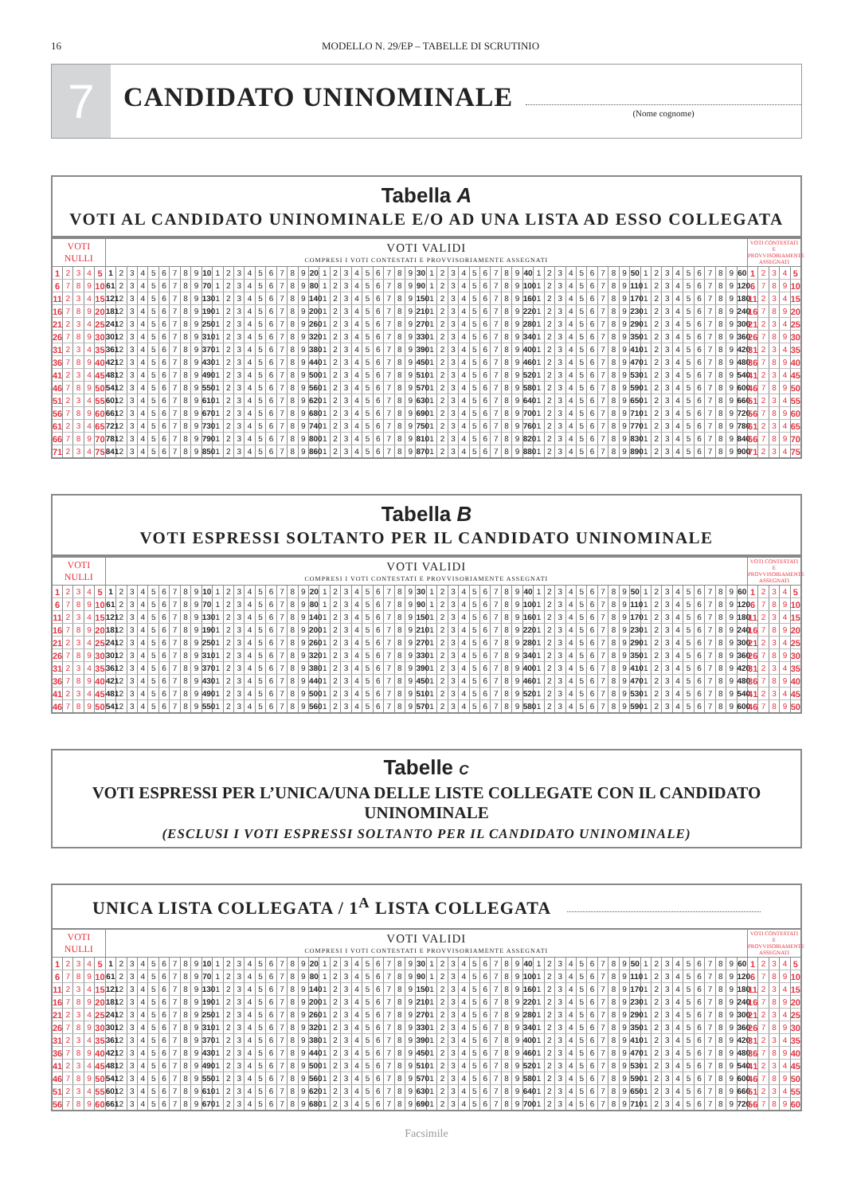16 MODELLO N. 29/EP – TABELLE DI SCRUTINIO
7
CANDIDATO UNINOMINALE
(Nome cognome)
Tabella A
VOTI AL CANDIDATO UNINOMINALE E/O AD UNA LISTA AD ESSO COLLEGATA
| VOTI NULLI | | | | | VOTI VALIDI COMPRESI I VOTI CONTESTATI E PROVVISORIAMENTE ASSEGNATI | | | | | | | | | | | | | | | | | | | | | | | | | | | | | | | | | | | | | | | | | | | | | | | | | | | | | | | | | | | | VOTI CONTESTATI E PROVVISORIAMENTE ASSEGNATI | | | | |
| --- | --- | --- | --- | --- | --- | --- | --- | --- | --- | --- | --- | --- | --- | --- | --- | --- | --- | --- | --- | --- | --- | --- | --- | --- | --- | --- | --- | --- | --- | --- | --- | --- | --- | --- | --- | --- | --- | --- | --- | --- | --- | --- | --- | --- | --- | --- | --- | --- | --- | --- | --- | --- | --- | --- | --- | --- | --- | --- | --- | --- | --- | --- | --- | --- | --- | --- | --- | --- | --- |
| 1 | 2 | 3 | 4 | 5 | 1 | 2 | 3 | 4 | 5 | 6 | 7 | 8 | 9 | 10 | 1 | 2 | 3 | 4 | 5 | 6 | 7 | 8 | 9 | 20 | 1 | 2 | 3 | 4 | 5 | 6 | 7 | 8 | 9 | 30 | 1 | 2 | 3 | 4 | 5 | 6 | 7 | 8 | 9 | 40 | 1 | 2 | 3 | 4 | 5 | 6 | 7 | 8 | 9 | 50 | 1 | 2 | 3 | 4 | 5 | 6 | 7 | 8 | 9 | 60 | 1 | 2 | 3 | 4 | 5 |
| 6 | 7 | 8 | 9 | 10 | 61 | 2 | 3 | 4 | 5 | 6 | 7 | 8 | 9 | 70 | 1 | 2 | 3 | 4 | 5 | 6 | 7 | 8 | 9 | 80 | 1 | 2 | 3 | 4 | 5 | 6 | 7 | 8 | 9 | 90 | 1 | 2 | 3 | 4 | 5 | 6 | 7 | 8 | 9 | 100 | 1 | 2 | 3 | 4 | 5 | 6 | 7 | 8 | 9 | 110 | 1 | 2 | 3 | 4 | 5 | 6 | 7 | 8 | 9 | 120 | 6 | 7 | 8 | 9 | 10 |
| 11 | 2 | 3 | 4 | 15 | 121 | 2 | 3 | 4 | 5 | 6 | 7 | 8 | 9 | 130 | 1 | 2 | 3 | 4 | 5 | 6 | 7 | 8 | 9 | 140 | 1 | 2 | 3 | 4 | 5 | 6 | 7 | 8 | 9 | 150 | 1 | 2 | 3 | 4 | 5 | 6 | 7 | 8 | 9 | 160 | 1 | 2 | 3 | 4 | 5 | 6 | 7 | 8 | 9 | 170 | 1 | 2 | 3 | 4 | 5 | 6 | 7 | 8 | 9 | 180 | 11 | 2 | 3 | 4 | 15 |
| 16 | 7 | 8 | 9 | 20 | 181 | 2 | 3 | 4 | 5 | 6 | 7 | 8 | 9 | 190 | 1 | 2 | 3 | 4 | 5 | 6 | 7 | 8 | 9 | 200 | 1 | 2 | 3 | 4 | 5 | 6 | 7 | 8 | 9 | 210 | 1 | 2 | 3 | 4 | 5 | 6 | 7 | 8 | 9 | 220 | 1 | 2 | 3 | 4 | 5 | 6 | 7 | 8 | 9 | 230 | 1 | 2 | 3 | 4 | 5 | 6 | 7 | 8 | 9 | 240 | 16 | 7 | 8 | 9 | 20 |
| 21 | 2 | 3 | 4 | 25 | 241 | 2 | 3 | 4 | 5 | 6 | 7 | 8 | 9 | 250 | 1 | 2 | 3 | 4 | 5 | 6 | 7 | 8 | 9 | 260 | 1 | 2 | 3 | 4 | 5 | 6 | 7 | 8 | 9 | 270 | 1 | 2 | 3 | 4 | 5 | 6 | 7 | 8 | 9 | 280 | 1 | 2 | 3 | 4 | 5 | 6 | 7 | 8 | 9 | 290 | 1 | 2 | 3 | 4 | 5 | 6 | 7 | 8 | 9 | 300 | 21 | 2 | 3 | 4 | 25 |
| 26 | 7 | 8 | 9 | 30 | 301 | 2 | 3 | 4 | 5 | 6 | 7 | 8 | 9 | 310 | 1 | 2 | 3 | 4 | 5 | 6 | 7 | 8 | 9 | 320 | 1 | 2 | 3 | 4 | 5 | 6 | 7 | 8 | 9 | 330 | 1 | 2 | 3 | 4 | 5 | 6 | 7 | 8 | 9 | 340 | 1 | 2 | 3 | 4 | 5 | 6 | 7 | 8 | 9 | 350 | 1 | 2 | 3 | 4 | 5 | 6 | 7 | 8 | 9 | 360 | 26 | 7 | 8 | 9 | 30 |
| 31 | 2 | 3 | 4 | 35 | 361 | 2 | 3 | 4 | 5 | 6 | 7 | 8 | 9 | 370 | 1 | 2 | 3 | 4 | 5 | 6 | 7 | 8 | 9 | 380 | 1 | 2 | 3 | 4 | 5 | 6 | 7 | 8 | 9 | 390 | 1 | 2 | 3 | 4 | 5 | 6 | 7 | 8 | 9 | 400 | 1 | 2 | 3 | 4 | 5 | 6 | 7 | 8 | 9 | 410 | 1 | 2 | 3 | 4 | 5 | 6 | 7 | 8 | 9 | 420 | 31 | 2 | 3 | 4 | 35 |
| 36 | 7 | 8 | 9 | 40 | 421 | 2 | 3 | 4 | 5 | 6 | 7 | 8 | 9 | 430 | 1 | 2 | 3 | 4 | 5 | 6 | 7 | 8 | 9 | 440 | 1 | 2 | 3 | 4 | 5 | 6 | 7 | 8 | 9 | 450 | 1 | 2 | 3 | 4 | 5 | 6 | 7 | 8 | 9 | 460 | 1 | 2 | 3 | 4 | 5 | 6 | 7 | 8 | 9 | 470 | 1 | 2 | 3 | 4 | 5 | 6 | 7 | 8 | 9 | 480 | 36 | 7 | 8 | 9 | 40 |
| 41 | 2 | 3 | 4 | 45 | 481 | 2 | 3 | 4 | 5 | 6 | 7 | 8 | 9 | 490 | 1 | 2 | 3 | 4 | 5 | 6 | 7 | 8 | 9 | 500 | 1 | 2 | 3 | 4 | 5 | 6 | 7 | 8 | 9 | 510 | 1 | 2 | 3 | 4 | 5 | 6 | 7 | 8 | 9 | 520 | 1 | 2 | 3 | 4 | 5 | 6 | 7 | 8 | 9 | 530 | 1 | 2 | 3 | 4 | 5 | 6 | 7 | 8 | 9 | 540 | 41 | 2 | 3 | 4 | 45 |
| 46 | 7 | 8 | 9 | 50 | 541 | 2 | 3 | 4 | 5 | 6 | 7 | 8 | 9 | 550 | 1 | 2 | 3 | 4 | 5 | 6 | 7 | 8 | 9 | 560 | 1 | 2 | 3 | 4 | 5 | 6 | 7 | 8 | 9 | 570 | 1 | 2 | 3 | 4 | 5 | 6 | 7 | 8 | 9 | 580 | 1 | 2 | 3 | 4 | 5 | 6 | 7 | 8 | 9 | 590 | 1 | 2 | 3 | 4 | 5 | 6 | 7 | 8 | 9 | 600 | 46 | 7 | 8 | 9 | 50 |
| 51 | 2 | 3 | 4 | 55 | 601 | 2 | 3 | 4 | 5 | 6 | 7 | 8 | 9 | 610 | 1 | 2 | 3 | 4 | 5 | 6 | 7 | 8 | 9 | 620 | 1 | 2 | 3 | 4 | 5 | 6 | 7 | 8 | 9 | 630 | 1 | 2 | 3 | 4 | 5 | 6 | 7 | 8 | 9 | 640 | 1 | 2 | 3 | 4 | 5 | 6 | 7 | 8 | 9 | 650 | 1 | 2 | 3 | 4 | 5 | 6 | 7 | 8 | 9 | 660 | 51 | 2 | 3 | 4 | 55 |
| 56 | 7 | 8 | 9 | 60 | 661 | 2 | 3 | 4 | 5 | 6 | 7 | 8 | 9 | 670 | 1 | 2 | 3 | 4 | 5 | 6 | 7 | 8 | 9 | 680 | 1 | 2 | 3 | 4 | 5 | 6 | 7 | 8 | 9 | 690 | 1 | 2 | 3 | 4 | 5 | 6 | 7 | 8 | 9 | 700 | 1 | 2 | 3 | 4 | 5 | 6 | 7 | 8 | 9 | 710 | 1 | 2 | 3 | 4 | 5 | 6 | 7 | 8 | 9 | 720 | 56 | 7 | 8 | 9 | 60 |
| 61 | 2 | 3 | 4 | 65 | 721 | 2 | 3 | 4 | 5 | 6 | 7 | 8 | 9 | 730 | 1 | 2 | 3 | 4 | 5 | 6 | 7 | 8 | 9 | 740 | 1 | 2 | 3 | 4 | 5 | 6 | 7 | 8 | 9 | 750 | 1 | 2 | 3 | 4 | 5 | 6 | 7 | 8 | 9 | 760 | 1 | 2 | 3 | 4 | 5 | 6 | 7 | 8 | 9 | 770 | 1 | 2 | 3 | 4 | 5 | 6 | 7 | 8 | 9 | 780 | 61 | 2 | 3 | 4 | 65 |
| 66 | 7 | 8 | 9 | 70 | 781 | 2 | 3 | 4 | 5 | 6 | 7 | 8 | 9 | 790 | 1 | 2 | 3 | 4 | 5 | 6 | 7 | 8 | 9 | 800 | 1 | 2 | 3 | 4 | 5 | 6 | 7 | 8 | 9 | 810 | 1 | 2 | 3 | 4 | 5 | 6 | 7 | 8 | 9 | 820 | 1 | 2 | 3 | 4 | 5 | 6 | 7 | 8 | 9 | 830 | 1 | 2 | 3 | 4 | 5 | 6 | 7 | 8 | 9 | 840 | 66 | 7 | 8 | 9 | 70 |
| 71 | 2 | 3 | 4 | 75 | 841 | 2 | 3 | 4 | 5 | 6 | 7 | 8 | 9 | 850 | 1 | 2 | 3 | 4 | 5 | 6 | 7 | 8 | 9 | 860 | 1 | 2 | 3 | 4 | 5 | 6 | 7 | 8 | 9 | 870 | 1 | 2 | 3 | 4 | 5 | 6 | 7 | 8 | 9 | 880 | 1 | 2 | 3 | 4 | 5 | 6 | 7 | 8 | 9 | 890 | 1 | 2 | 3 | 4 | 5 | 6 | 7 | 8 | 9 | 900 | 71 | 2 | 3 | 4 | 75 |
Tabella B
VOTI ESPRESSI SOLTANTO PER IL CANDIDATO UNINOMINALE
| VOTI NULLI | | | | | VOTI VALIDI COMPRESI I VOTI CONTESTATI E PROVVISORIAMENTE ASSEGNATI | | | | | | | | | | | | | | | | | | | | | | | | | | | | | | | | | | | | | | | | | | | | | | | | | | | | | | | | | | | | VOTI CONTESTATI E PROVVISORIAMENTE ASSEGNATI | | | | |
| --- | --- | --- | --- | --- | --- | --- | --- | --- | --- | --- | --- | --- | --- | --- | --- | --- | --- | --- | --- | --- | --- | --- | --- | --- | --- | --- | --- | --- | --- | --- | --- | --- | --- | --- | --- | --- | --- | --- | --- | --- | --- | --- | --- | --- | --- | --- | --- | --- | --- | --- | --- | --- | --- | --- | --- | --- | --- | --- | --- | --- | --- | --- | --- | --- | --- | --- | --- | --- | --- |
| 1 | 2 | 3 | 4 | 5 | 1 | 2 | 3 | 4 | 5 | 6 | 7 | 8 | 9 | 10 | 1 | 2 | 3 | 4 | 5 | 6 | 7 | 8 | 9 | 20 | 1 | 2 | 3 | 4 | 5 | 6 | 7 | 8 | 9 | 30 | 1 | 2 | 3 | 4 | 5 | 6 | 7 | 8 | 9 | 40 | 1 | 2 | 3 | 4 | 5 | 6 | 7 | 8 | 9 | 50 | 1 | 2 | 3 | 4 | 5 | 6 | 7 | 8 | 9 | 60 | 1 | 2 | 3 | 4 | 5 |
| 6 | 7 | 8 | 9 | 10 | 61 | 2 | 3 | 4 | 5 | 6 | 7 | 8 | 9 | 70 | 1 | 2 | 3 | 4 | 5 | 6 | 7 | 8 | 9 | 80 | 1 | 2 | 3 | 4 | 5 | 6 | 7 | 8 | 9 | 90 | 1 | 2 | 3 | 4 | 5 | 6 | 7 | 8 | 9 | 100 | 1 | 2 | 3 | 4 | 5 | 6 | 7 | 8 | 9 | 110 | 1 | 2 | 3 | 4 | 5 | 6 | 7 | 8 | 9 | 120 | 6 | 7 | 8 | 9 | 10 |
| 11 | 2 | 3 | 4 | 15 | 121 | 2 | 3 | 4 | 5 | 6 | 7 | 8 | 9 | 130 | 1 | 2 | 3 | 4 | 5 | 6 | 7 | 8 | 9 | 140 | 1 | 2 | 3 | 4 | 5 | 6 | 7 | 8 | 9 | 150 | 1 | 2 | 3 | 4 | 5 | 6 | 7 | 8 | 9 | 160 | 1 | 2 | 3 | 4 | 5 | 6 | 7 | 8 | 9 | 170 | 1 | 2 | 3 | 4 | 5 | 6 | 7 | 8 | 9 | 180 | 11 | 2 | 3 | 4 | 15 |
| 16 | 7 | 8 | 9 | 20 | 181 | 2 | 3 | 4 | 5 | 6 | 7 | 8 | 9 | 190 | 1 | 2 | 3 | 4 | 5 | 6 | 7 | 8 | 9 | 200 | 1 | 2 | 3 | 4 | 5 | 6 | 7 | 8 | 9 | 210 | 1 | 2 | 3 | 4 | 5 | 6 | 7 | 8 | 9 | 220 | 1 | 2 | 3 | 4 | 5 | 6 | 7 | 8 | 9 | 230 | 1 | 2 | 3 | 4 | 5 | 6 | 7 | 8 | 9 | 240 | 16 | 7 | 8 | 9 | 20 |
| 21 | 2 | 3 | 4 | 25 | 241 | 2 | 3 | 4 | 5 | 6 | 7 | 8 | 9 | 250 | 1 | 2 | 3 | 4 | 5 | 6 | 7 | 8 | 9 | 260 | 1 | 2 | 3 | 4 | 5 | 6 | 7 | 8 | 9 | 270 | 1 | 2 | 3 | 4 | 5 | 6 | 7 | 8 | 9 | 280 | 1 | 2 | 3 | 4 | 5 | 6 | 7 | 8 | 9 | 290 | 1 | 2 | 3 | 4 | 5 | 6 | 7 | 8 | 9 | 300 | 21 | 2 | 3 | 4 | 25 |
| 26 | 7 | 8 | 9 | 30 | 301 | 2 | 3 | 4 | 5 | 6 | 7 | 8 | 9 | 310 | 1 | 2 | 3 | 4 | 5 | 6 | 7 | 8 | 9 | 320 | 1 | 2 | 3 | 4 | 5 | 6 | 7 | 8 | 9 | 330 | 1 | 2 | 3 | 4 | 5 | 6 | 7 | 8 | 9 | 340 | 1 | 2 | 3 | 4 | 5 | 6 | 7 | 8 | 9 | 350 | 1 | 2 | 3 | 4 | 5 | 6 | 7 | 8 | 9 | 360 | 26 | 7 | 8 | 9 | 30 |
| 31 | 2 | 3 | 4 | 35 | 361 | 2 | 3 | 4 | 5 | 6 | 7 | 8 | 9 | 370 | 1 | 2 | 3 | 4 | 5 | 6 | 7 | 8 | 9 | 380 | 1 | 2 | 3 | 4 | 5 | 6 | 7 | 8 | 9 | 390 | 1 | 2 | 3 | 4 | 5 | 6 | 7 | 8 | 9 | 400 | 1 | 2 | 3 | 4 | 5 | 6 | 7 | 8 | 9 | 410 | 1 | 2 | 3 | 4 | 5 | 6 | 7 | 8 | 9 | 420 | 31 | 2 | 3 | 4 | 35 |
| 36 | 7 | 8 | 9 | 40 | 421 | 2 | 3 | 4 | 5 | 6 | 7 | 8 | 9 | 430 | 1 | 2 | 3 | 4 | 5 | 6 | 7 | 8 | 9 | 440 | 1 | 2 | 3 | 4 | 5 | 6 | 7 | 8 | 9 | 450 | 1 | 2 | 3 | 4 | 5 | 6 | 7 | 8 | 9 | 460 | 1 | 2 | 3 | 4 | 5 | 6 | 7 | 8 | 9 | 470 | 1 | 2 | 3 | 4 | 5 | 6 | 7 | 8 | 9 | 480 | 36 | 7 | 8 | 9 | 40 |
| 41 | 2 | 3 | 4 | 45 | 481 | 2 | 3 | 4 | 5 | 6 | 7 | 8 | 9 | 490 | 1 | 2 | 3 | 4 | 5 | 6 | 7 | 8 | 9 | 500 | 1 | 2 | 3 | 4 | 5 | 6 | 7 | 8 | 9 | 510 | 1 | 2 | 3 | 4 | 5 | 6 | 7 | 8 | 9 | 520 | 1 | 2 | 3 | 4 | 5 | 6 | 7 | 8 | 9 | 530 | 1 | 2 | 3 | 4 | 5 | 6 | 7 | 8 | 9 | 540 | 41 | 2 | 3 | 4 | 45 |
| 46 | 7 | 8 | 9 | 50 | 541 | 2 | 3 | 4 | 5 | 6 | 7 | 8 | 9 | 550 | 1 | 2 | 3 | 4 | 5 | 6 | 7 | 8 | 9 | 560 | 1 | 2 | 3 | 4 | 5 | 6 | 7 | 8 | 9 | 570 | 1 | 2 | 3 | 4 | 5 | 6 | 7 | 8 | 9 | 580 | 1 | 2 | 3 | 4 | 5 | 6 | 7 | 8 | 9 | 590 | 1 | 2 | 3 | 4 | 5 | 6 | 7 | 8 | 9 | 600 | 46 | 7 | 8 | 9 | 50 |
Tabelle C
VOTI ESPRESSI PER L’UNICA/UNA DELLE LISTE COLLEGATE CON IL CANDIDATO UNINOMINALE
(ESCLUSI I VOTI ESPRESSI SOLTANTO PER IL CANDIDATO UNINOMINALE)
UNICA LISTA COLLEGATA / 1<sup>A</sup> LISTA COLLEGATA
| VOTI NULLI | | | | | VOTI VALIDI COMPRESI I VOTI CONTESTATI E PROVVISORIAMENTE ASSEGNATI | | | | | | | | | | | | | | | | | | | | | | | | | | | | | | | | | | | | | | | | | | | | | | | | | | | | | | | | | | | | VOTI CONTESTATI E PROVVISORIAMENTE ASSEGNATI | | | | |
| --- | --- | --- | --- | --- | --- | --- | --- | --- | --- | --- | --- | --- | --- | --- | --- | --- | --- | --- | --- | --- | --- | --- | --- | --- | --- | --- | --- | --- | --- | --- | --- | --- | --- | --- | --- | --- | --- | --- | --- | --- | --- | --- | --- | --- | --- | --- | --- | --- | --- | --- | --- | --- | --- | --- | --- | --- | --- | --- | --- | --- | --- | --- | --- | --- | --- | --- | --- | --- | --- |
| 1 | 2 | 3 | 4 | 5 | 1 | 2 | 3 | 4 | 5 | 6 | 7 | 8 | 9 | 10 | 1 | 2 | 3 | 4 | 5 | 6 | 7 | 8 | 9 | 20 | 1 | 2 | 3 | 4 | 5 | 6 | 7 | 8 | 9 | 30 | 1 | 2 | 3 | 4 | 5 | 6 | 7 | 8 | 9 | 40 | 1 | 2 | 3 | 4 | 5 | 6 | 7 | 8 | 9 | 50 | 1 | 2 | 3 | 4 | 5 | 6 | 7 | 8 | 9 | 60 | 1 | 2 | 3 | 4 | 5 |
| 6 | 7 | 8 | 9 | 10 | 61 | 2 | 3 | 4 | 5 | 6 | 7 | 8 | 9 | 70 | 1 | 2 | 3 | 4 | 5 | 6 | 7 | 8 | 9 | 80 | 1 | 2 | 3 | 4 | 5 | 6 | 7 | 8 | 9 | 90 | 1 | 2 | 3 | 4 | 5 | 6 | 7 | 8 | 9 | 100 | 1 | 2 | 3 | 4 | 5 | 6 | 7 | 8 | 9 | 110 | 1 | 2 | 3 | 4 | 5 | 6 | 7 | 8 | 9 | 120 | 6 | 7 | 8 | 9 | 10 |
| 11 | 2 | 3 | 4 | 15 | 121 | 2 | 3 | 4 | 5 | 6 | 7 | 8 | 9 | 130 | 1 | 2 | 3 | 4 | 5 | 6 | 7 | 8 | 9 | 140 | 1 | 2 | 3 | 4 | 5 | 6 | 7 | 8 | 9 | 150 | 1 | 2 | 3 | 4 | 5 | 6 | 7 | 8 | 9 | 160 | 1 | 2 | 3 | 4 | 5 | 6 | 7 | 8 | 9 | 170 | 1 | 2 | 3 | 4 | 5 | 6 | 7 | 8 | 9 | 180 | 11 | 2 | 3 | 4 | 15 |
| 16 | 7 | 8 | 9 | 20 | 181 | 2 | 3 | 4 | 5 | 6 | 7 | 8 | 9 | 190 | 1 | 2 | 3 | 4 | 5 | 6 | 7 | 8 | 9 | 200 | 1 | 2 | 3 | 4 | 5 | 6 | 7 | 8 | 9 | 210 | 1 | 2 | 3 | 4 | 5 | 6 | 7 | 8 | 9 | 220 | 1 | 2 | 3 | 4 | 5 | 6 | 7 | 8 | 9 | 230 | 1 | 2 | 3 | 4 | 5 | 6 | 7 | 8 | 9 | 240 | 16 | 7 | 8 | 9 | 20 |
| 21 | 2 | 3 | 4 | 25 | 241 | 2 | 3 | 4 | 5 | 6 | 7 | 8 | 9 | 250 | 1 | 2 | 3 | 4 | 5 | 6 | 7 | 8 | 9 | 260 | 1 | 2 | 3 | 4 | 5 | 6 | 7 | 8 | 9 | 270 | 1 | 2 | 3 | 4 | 5 | 6 | 7 | 8 | 9 | 280 | 1 | 2 | 3 | 4 | 5 | 6 | 7 | 8 | 9 | 290 | 1 | 2 | 3 | 4 | 5 | 6 | 7 | 8 | 9 | 300 | 21 | 2 | 3 | 4 | 25 |
| 26 | 7 | 8 | 9 | 30 | 301 | 2 | 3 | 4 | 5 | 6 | 7 | 8 | 9 | 310 | 1 | 2 | 3 | 4 | 5 | 6 | 7 | 8 | 9 | 320 | 1 | 2 | 3 | 4 | 5 | 6 | 7 | 8 | 9 | 330 | 1 | 2 | 3 | 4 | 5 | 6 | 7 | 8 | 9 | 340 | 1 | 2 | 3 | 4 | 5 | 6 | 7 | 8 | 9 | 350 | 1 | 2 | 3 | 4 | 5 | 6 | 7 | 8 | 9 | 360 | 26 | 7 | 8 | 9 | 30 |
| 31 | 2 | 3 | 4 | 35 | 361 | 2 | 3 | 4 | 5 | 6 | 7 | 8 | 9 | 370 | 1 | 2 | 3 | 4 | 5 | 6 | 7 | 8 | 9 | 380 | 1 | 2 | 3 | 4 | 5 | 6 | 7 | 8 | 9 | 390 | 1 | 2 | 3 | 4 | 5 | 6 | 7 | 8 | 9 | 400 | 1 | 2 | 3 | 4 | 5 | 6 | 7 | 8 | 9 | 410 | 1 | 2 | 3 | 4 | 5 | 6 | 7 | 8 | 9 | 420 | 31 | 2 | 3 | 4 | 35 |
| 36 | 7 | 8 | 9 | 40 | 421 | 2 | 3 | 4 | 5 | 6 | 7 | 8 | 9 | 430 | 1 | 2 | 3 | 4 | 5 | 6 | 7 | 8 | 9 | 440 | 1 | 2 | 3 | 4 | 5 | 6 | 7 | 8 | 9 | 450 | 1 | 2 | 3 | 4 | 5 | 6 | 7 | 8 | 9 | 460 | 1 | 2 | 3 | 4 | 5 | 6 | 7 | 8 | 9 | 470 | 1 | 2 | 3 | 4 | 5 | 6 | 7 | 8 | 9 | 480 | 36 | 7 | 8 | 9 | 40 |
| 41 | 2 | 3 | 4 | 45 | 481 | 2 | 3 | 4 | 5 | 6 | 7 | 8 | 9 | 490 | 1 | 2 | 3 | 4 | 5 | 6 | 7 | 8 | 9 | 500 | 1 | 2 | 3 | 4 | 5 | 6 | 7 | 8 | 9 | 510 | 1 | 2 | 3 | 4 | 5 | 6 | 7 | 8 | 9 | 520 | 1 | 2 | 3 | 4 | 5 | 6 | 7 | 8 | 9 | 530 | 1 | 2 | 3 | 4 | 5 | 6 | 7 | 8 | 9 | 540 | 41 | 2 | 3 | 4 | 45 |
| 46 | 7 | 8 | 9 | 50 | 541 | 2 | 3 | 4 | 5 | 6 | 7 | 8 | 9 | 550 | 1 | 2 | 3 | 4 | 5 | 6 | 7 | 8 | 9 | 560 | 1 | 2 | 3 | 4 | 5 | 6 | 7 | 8 | 9 | 570 | 1 | 2 | 3 | 4 | 5 | 6 | 7 | 8 | 9 | 580 | 1 | 2 | 3 | 4 | 5 | 6 | 7 | 8 | 9 | 590 | 1 | 2 | 3 | 4 | 5 | 6 | 7 | 8 | 9 | 600 | 46 | 7 | 8 | 9 | 50 |
| 51 | 2 | 3 | 4 | 55 | 601 | 2 | 3 | 4 | 5 | 6 | 7 | 8 | 9 | 610 | 1 | 2 | 3 | 4 | 5 | 6 | 7 | 8 | 9 | 620 | 1 | 2 | 3 | 4 | 5 | 6 | 7 | 8 | 9 | 630 | 1 | 2 | 3 | 4 | 5 | 6 | 7 | 8 | 9 | 640 | 1 | 2 | 3 | 4 | 5 | 6 | 7 | 8 | 9 | 650 | 1 | 2 | 3 | 4 | 5 | 6 | 7 | 8 | 9 | 660 | 51 | 2 | 3 | 4 | 55 |
| 56 | 7 | 8 | 9 | 60 | 661 | 2 | 3 | 4 | 5 | 6 | 7 | 8 | 9 | 670 | 1 | 2 | 3 | 4 | 5 | 6 | 7 | 8 | 9 | 680 | 1 | 2 | 3 | 4 | 5 | 6 | 7 | 8 | 9 | 690 | 1 | 2 | 3 | 4 | 5 | 6 | 7 | 8 | 9 | 700 | 1 | 2 | 3 | 4 | 5 | 6 | 7 | 8 | 9 | 710 | 1 | 2 | 3 | 4 | 5 | 6 | 7 | 8 | 9 | 720 | 56 | 7 | 8 | 9 | 60 |
Facsimile